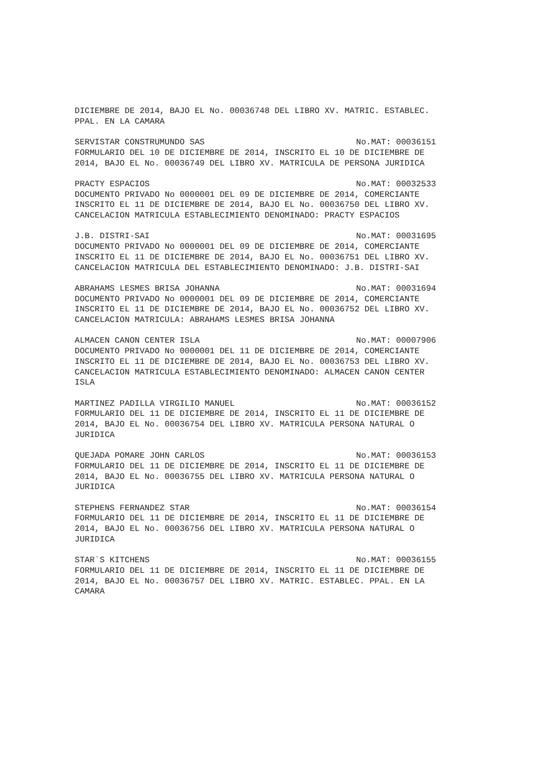DICIEMBRE DE 2014, BAJO EL No. 00036748 DEL LIBRO XV. MATRIC. ESTABLEC. PPAL. EN LA CAMARA
SERVISTAR CONSTRUMUNDO SAS No.MAT: 00036151
FORMULARIO DEL 10 DE DICIEMBRE DE 2014, INSCRITO EL 10 DE DICIEMBRE DE 2014, BAJO EL No. 00036749 DEL LIBRO XV. MATRICULA DE PERSONA JURIDICA
PRACTY ESPACIOS No.MAT: 00032533
DOCUMENTO PRIVADO No 0000001 DEL 09 DE DICIEMBRE DE 2014, COMERCIANTE INSCRITO EL 11 DE DICIEMBRE DE 2014, BAJO EL No. 00036750 DEL LIBRO XV. CANCELACION MATRICULA ESTABLECIMIENTO DENOMINADO: PRACTY ESPACIOS
J.B. DISTRI-SAI No.MAT: 00031695
DOCUMENTO PRIVADO No 0000001 DEL 09 DE DICIEMBRE DE 2014, COMERCIANTE INSCRITO EL 11 DE DICIEMBRE DE 2014, BAJO EL No. 00036751 DEL LIBRO XV. CANCELACION MATRICULA DEL ESTABLECIMIENTO DENOMINADO: J.B. DISTRI-SAI
ABRAHAMS LESMES BRISA JOHANNA No.MAT: 00031694
DOCUMENTO PRIVADO No 0000001 DEL 09 DE DICIEMBRE DE 2014, COMERCIANTE INSCRITO EL 11 DE DICIEMBRE DE 2014, BAJO EL No. 00036752 DEL LIBRO XV. CANCELACION MATRICULA: ABRAHAMS LESMES BRISA JOHANNA
ALMACEN CANON CENTER ISLA No.MAT: 00007906
DOCUMENTO PRIVADO No 0000001 DEL 11 DE DICIEMBRE DE 2014, COMERCIANTE INSCRITO EL 11 DE DICIEMBRE DE 2014, BAJO EL No. 00036753 DEL LIBRO XV. CANCELACION MATRICULA ESTABLECIMIENTO DENOMINADO: ALMACEN CANON CENTER ISLA
MARTINEZ PADILLA VIRGILIO MANUEL No.MAT: 00036152
FORMULARIO DEL 11 DE DICIEMBRE DE 2014, INSCRITO EL 11 DE DICIEMBRE DE 2014, BAJO EL No. 00036754 DEL LIBRO XV. MATRICULA PERSONA NATURAL O JURIDICA
QUEJADA POMARE JOHN CARLOS No.MAT: 00036153
FORMULARIO DEL 11 DE DICIEMBRE DE 2014, INSCRITO EL 11 DE DICIEMBRE DE 2014, BAJO EL No. 00036755 DEL LIBRO XV. MATRICULA PERSONA NATURAL O JURIDICA
STEPHENS FERNANDEZ STAR No.MAT: 00036154
FORMULARIO DEL 11 DE DICIEMBRE DE 2014, INSCRITO EL 11 DE DICIEMBRE DE 2014, BAJO EL No. 00036756 DEL LIBRO XV. MATRICULA PERSONA NATURAL O JURIDICA
STAR`S KITCHENS No.MAT: 00036155
FORMULARIO DEL 11 DE DICIEMBRE DE 2014, INSCRITO EL 11 DE DICIEMBRE DE 2014, BAJO EL No. 00036757 DEL LIBRO XV. MATRIC. ESTABLEC. PPAL. EN LA CAMARA